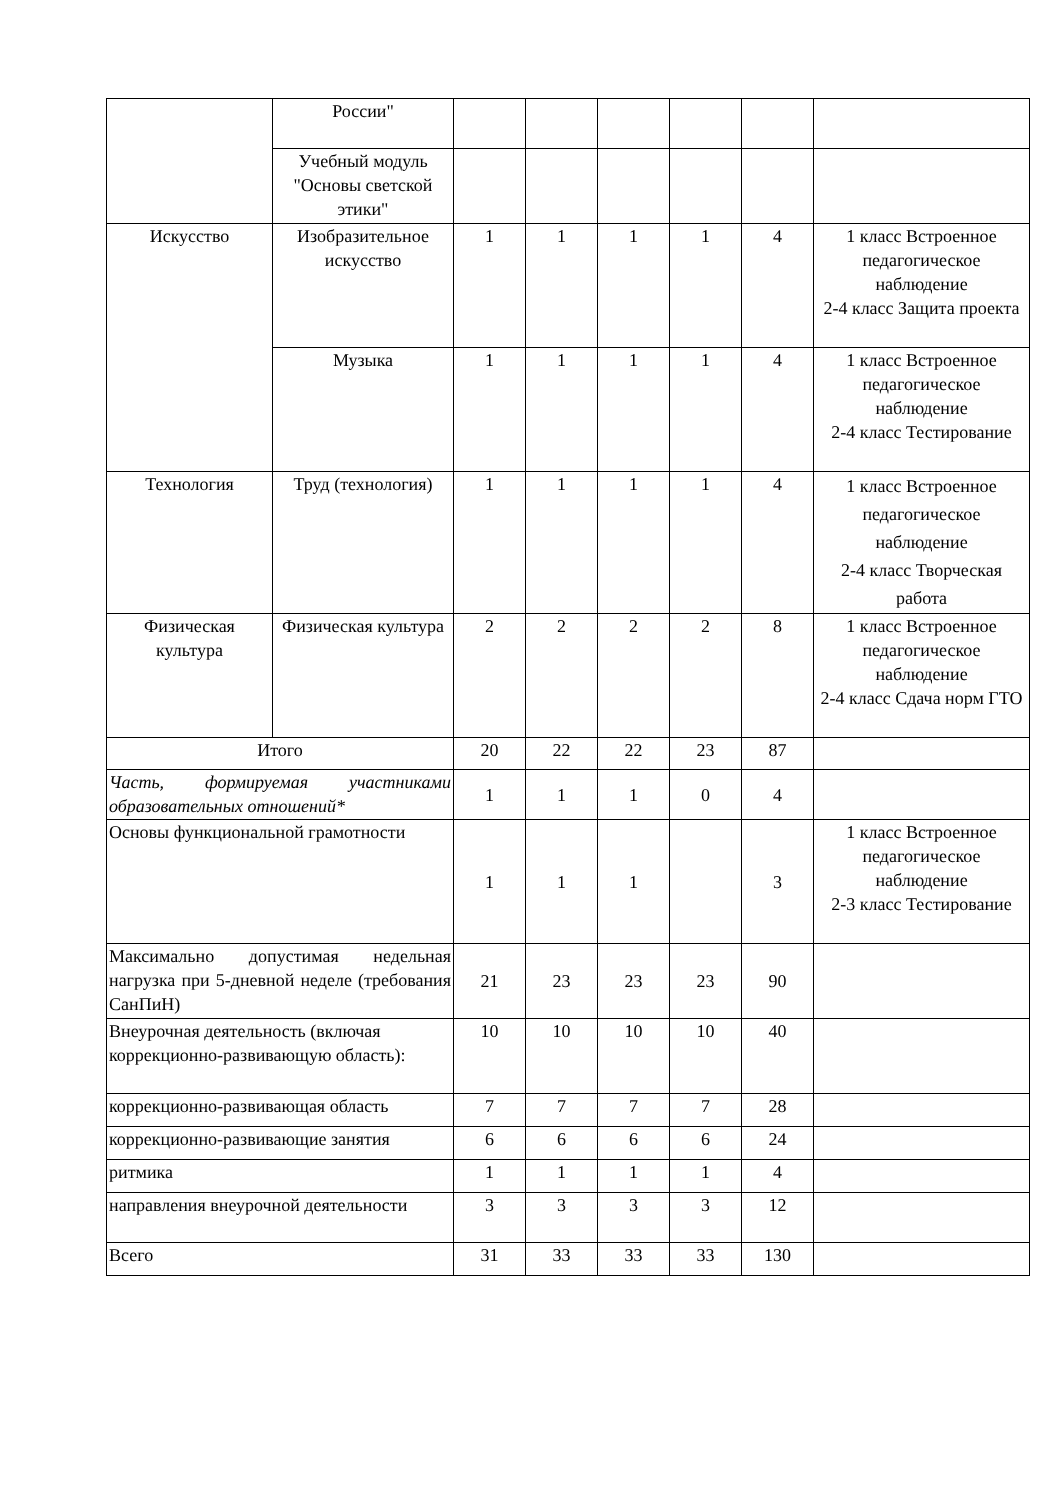| | России" | | | | | | |
| | Учебный модуль "Основы светской этики" | | | | | | |
| Искусство | Изобразительное искусство | 1 | 1 | 1 | 1 | 4 | 1 класс Встроенное педагогическое наблюдение 2-4 класс Защита проекта |
| | Музыка | 1 | 1 | 1 | 1 | 4 | 1 класс Встроенное педагогическое наблюдение 2-4 класс Тестирование |
| Технология | Труд (технология) | 1 | 1 | 1 | 1 | 4 | 1 класс Встроенное педагогическое наблюдение 2-4 класс Творческая работа |
| Физическая культура | Физическая культура | 2 | 2 | 2 | 2 | 8 | 1 класс Встроенное педагогическое наблюдение 2-4 класс Сдача норм ГТО |
| Итого | | 20 | 22 | 22 | 23 | 87 | |
| Часть, формируемая участниками образовательных отношений* | | 1 | 1 | 1 | 0 | 4 | |
| Основы функциональной грамотности | | 1 | 1 | 1 | | 3 | 1 класс Встроенное педагогическое наблюдение 2-3 класс Тестирование |
| Максимально допустимая недельная нагрузка при 5-дневной неделе (требования СанПиН) | | 21 | 23 | 23 | 23 | 90 | |
| Внеурочная деятельность (включая коррекционно-развивающую область): | | 10 | 10 | 10 | 10 | 40 | |
| коррекционно-развивающая область | | 7 | 7 | 7 | 7 | 28 | |
| коррекционно-развивающие занятия | | 6 | 6 | 6 | 6 | 24 | |
| ритмика | | 1 | 1 | 1 | 1 | 4 | |
| направления внеурочной деятельности | | 3 | 3 | 3 | 3 | 12 | |
| Всего | | 31 | 33 | 33 | 33 | 130 | |